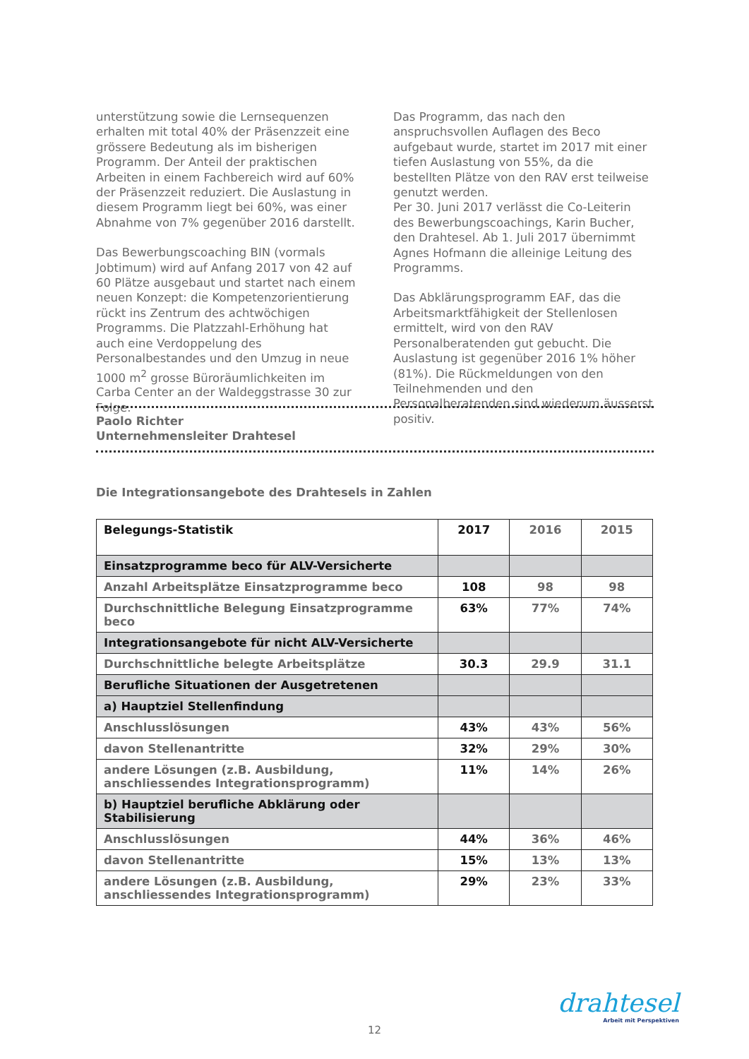unterstützung sowie die Lernsequenzen erhalten mit total 40% der Präsenzzeit eine grössere Bedeutung als im bisherigen Programm. Der Anteil der praktischen Arbeiten in einem Fachbereich wird auf 60% der Präsenzzeit reduziert. Die Auslastung in diesem Programm liegt bei 60%, was einer Abnahme von 7% gegenüber 2016 darstellt.
Das Bewerbungscoaching BIN (vormals Jobtimum) wird auf Anfang 2017 von 42 auf 60 Plätze ausgebaut und startet nach einem neuen Konzept: die Kompetenzorientierung rückt ins Zentrum des achtwöchigen Programms. Die Platzzahl-Erhöhung hat auch eine Verdoppelung des Personalbestandes und den Umzug in neue 1000 m<sup>2</sup> grosse Büroräumlichkeiten im Carba Center an der Waldeggstrasse 30 zur Folge.
Das Programm, das nach den anspruchsvollen Auflagen des Beco aufgebaut wurde, startet im 2017 mit einer tiefen Auslastung von 55%, da die bestellten Plätze von den RAV erst teilweise genutzt werden.
Per 30. Juni 2017 verlässt die Co-Leiterin des Bewerbungscoachings, Karin Bucher, den Drahtesel. Ab 1. Juli 2017 übernimmt Agnes Hofmann die alleinige Leitung des Programms.
Das Abklärungsprogramm EAF, das die Arbeitsmarktfähigkeit der Stellenlosen ermittelt, wird von den RAV Personalberatenden gut gebucht. Die Auslastung ist gegenüber 2016 1% höher (81%). Die Rückmeldungen von den Teilnehmenden und den Personalberatenden sind wiederum äusserst positiv.
Paolo Richter
Unternehmensleiter Drahtesel
Die Integrationsangebote des Drahtesels in Zahlen
| Belegungs-Statistik | 2017 | 2016 | 2015 |
| --- | --- | --- | --- |
| Einsatzprogramme beco für ALV-Versicherte | | | |
| Anzahl Arbeitsplätze Einsatzprogramme beco | 108 | 98 | 98 |
| Durchschnittliche Belegung Einsatzprogramme beco | 63% | 77% | 74% |
| Integrationsangebote für nicht ALV-Versicherte | | | |
| Durchschnittliche belegte Arbeitsplätze | 30.3 | 29.9 | 31.1 |
| Berufliche Situationen der Ausgetretenen | | | |
| a) Hauptziel Stellenfindung | | | |
| Anschlusslösungen | 43% | 43% | 56% |
| davon Stellenantritte | 32% | 29% | 30% |
| andere Lösungen (z.B. Ausbildung, anschliessendes Integrationsprogramm) | 11% | 14% | 26% |
| b) Hauptziel berufliche Abklärung oder Stabilisierung | | | |
| Anschlusslösungen | 44% | 36% | 46% |
| davon Stellenantritte | 15% | 13% | 13% |
| andere Lösungen (z.B. Ausbildung, anschliessendes Integrationsprogramm) | 29% | 23% | 33% |
drahtesel
Arbeit mit Perspektiven
12